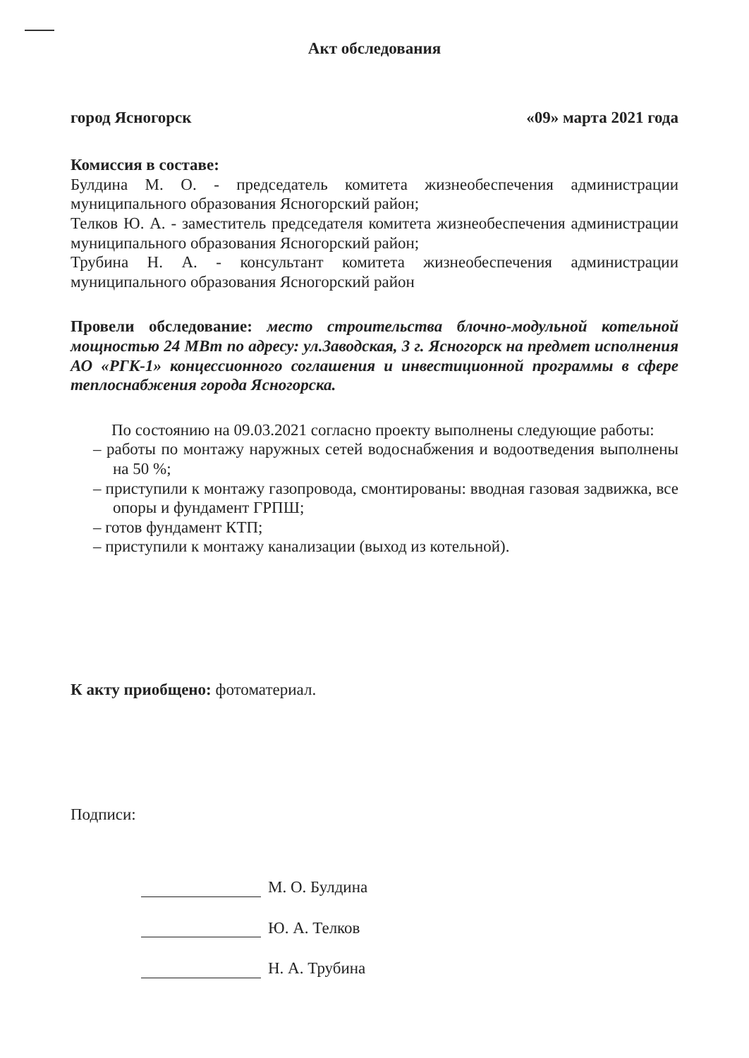Акт обследования
город Ясногорск «09» марта 2021 года
Комиссия в составе:
Булдина М. О. - председатель комитета жизнеобеспечения администрации муниципального образования Ясногорский район;
Телков Ю. А. - заместитель председателя комитета жизнеобеспечения администрации муниципального образования Ясногорский район;
Трубина Н. А. - консультант комитета жизнеобеспечения администрации муниципального образования Ясногорский район
Провели обследование: место строительства блочно-модульной котельной мощностью 24 МВт по адресу: ул.Заводская, 3 г. Ясногорск на предмет исполнения АО «РГК-1» концессионного соглашения и инвестиционной программы в сфере теплоснабжения города Ясногорска.
По состоянию на 09.03.2021 согласно проекту выполнены следующие работы:
– работы по монтажу наружных сетей водоснабжения и водоотведения выполнены на 50 %;
– приступили к монтажу газопровода, смонтированы: вводная газовая задвижка, все опоры и фундамент ГРПШ;
– готов фундамент КТП;
– приступили к монтажу канализации (выход из котельной).
К акту приобщено: фотоматериал.
Подписи:
М. О. Булдина
Ю. А. Телков
Н. А. Трубина